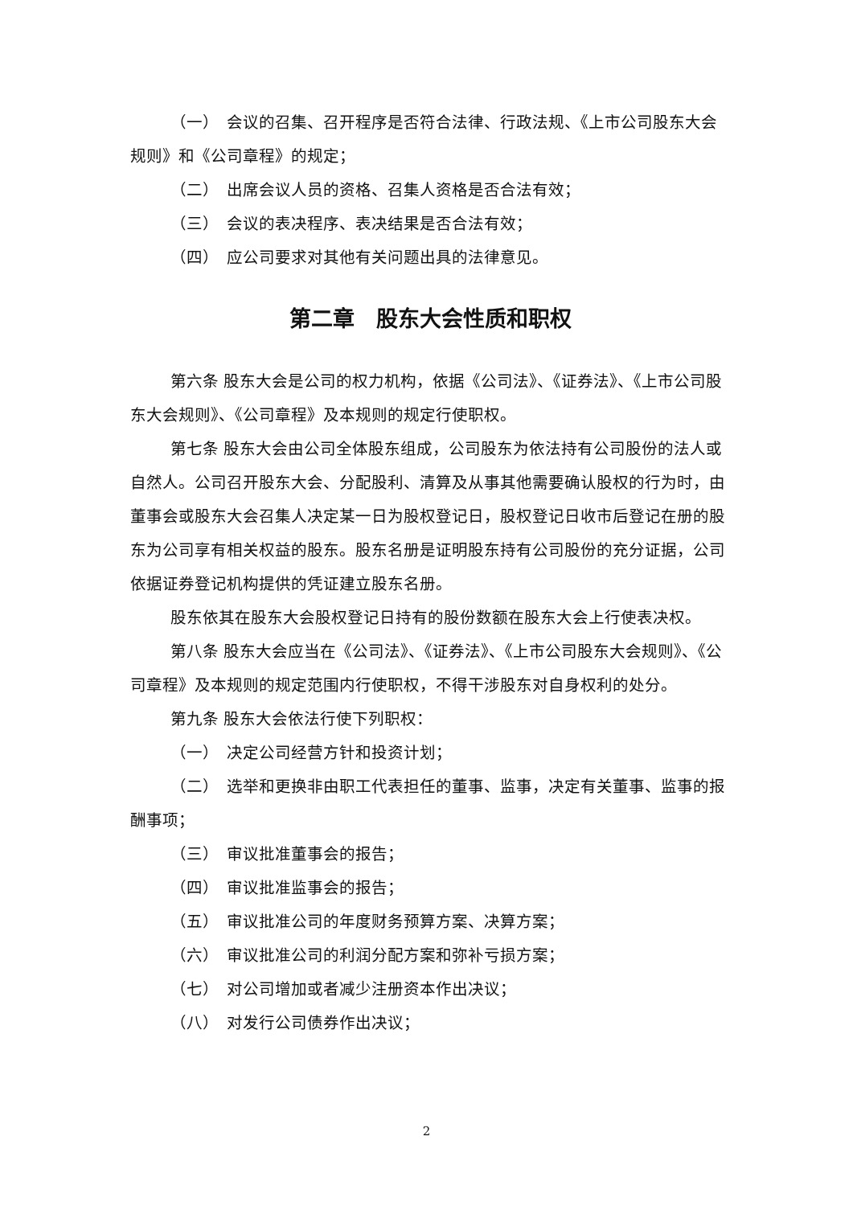（一）　会议的召集、召开程序是否符合法律、行政法规、《上市公司股东大会规则》和《公司章程》的规定；
（二）　出席会议人员的资格、召集人资格是否合法有效；
（三）　会议的表决程序、表决结果是否合法有效；
（四）　应公司要求对其他有关问题出具的法律意见。
第二章　股东大会性质和职权
第六条 股东大会是公司的权力机构，依据《公司法》、《证券法》、《上市公司股东大会规则》、《公司章程》及本规则的规定行使职权。
第七条 股东大会由公司全体股东组成，公司股东为依法持有公司股份的法人或自然人。公司召开股东大会、分配股利、清算及从事其他需要确认股权的行为时，由董事会或股东大会召集人决定某一日为股权登记日，股权登记日收市后登记在册的股东为公司享有相关权益的股东。股东名册是证明股东持有公司股份的充分证据，公司依据证券登记机构提供的凭证建立股东名册。
股东依其在股东大会股权登记日持有的股份数额在股东大会上行使表决权。
第八条 股东大会应当在《公司法》、《证券法》、《上市公司股东大会规则》、《公司章程》及本规则的规定范围内行使职权，不得干涉股东对自身权利的处分。
第九条 股东大会依法行使下列职权：
（一）　决定公司经营方针和投资计划；
（二）　选举和更换非由职工代表担任的董事、监事，决定有关董事、监事的报酬事项；
（三）　审议批准董事会的报告；
（四）　审议批准监事会的报告；
（五）　审议批准公司的年度财务预算方案、决算方案；
（六）　审议批准公司的利润分配方案和弥补亏损方案；
（七）　对公司增加或者减少注册资本作出决议；
（八）　对发行公司债券作出决议；
2